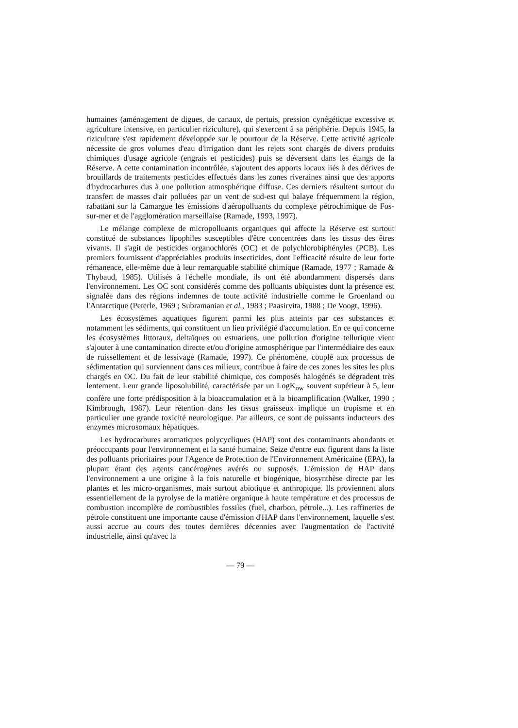humaines (aménagement de digues, de canaux, de pertuis, pression cynégétique excessive et agriculture intensive, en particulier riziculture), qui s'exercent à sa périphérie. Depuis 1945, la riziculture s'est rapidement développée sur le pourtour de la Réserve. Cette activité agricole nécessite de gros volumes d'eau d'irrigation dont les rejets sont chargés de divers produits chimiques d'usage agricole (engrais et pesticides) puis se déversent dans les étangs de la Réserve. A cette contamination incontrôlée, s'ajoutent des apports locaux liés à des dérives de brouillards de traitements pesticides effectués dans les zones riveraines ainsi que des apports d'hydrocarbures dus à une pollution atmosphérique diffuse. Ces derniers résultent surtout du transfert de masses d'air polluées par un vent de sud-est qui balaye fréquemment la région, rabattant sur la Camargue les émissions d'aéropolluants du complexe pétrochimique de Fos-sur-mer et de l'agglomération marseillaise (Ramade, 1993, 1997).
Le mélange complexe de micropolluants organiques qui affecte la Réserve est surtout constitué de substances lipophiles susceptibles d'être concentrées dans les tissus des êtres vivants. Il s'agit de pesticides organochlorés (OC) et de polychlorobiphényles (PCB). Les premiers fournissent d'appréciables produits insecticides, dont l'efficacité résulte de leur forte rémanence, elle-même due à leur remarquable stabilité chimique (Ramade, 1977 ; Ramade & Thybaud, 1985). Utilisés à l'échelle mondiale, ils ont été abondamment dispersés dans l'environnement. Les OC sont considérés comme des polluants ubiquistes dont la présence est signalée dans des régions indemnes de toute activité industrielle comme le Groenland ou l'Antarctique (Peterle, 1969 ; Subramanian et al., 1983 ; Paasirvita, 1988 ; De Voogt, 1996).
Les écosystèmes aquatiques figurent parmi les plus atteints par ces substances et notamment les sédiments, qui constituent un lieu privilégié d'accumulation. En ce qui concerne les écosystèmes littoraux, deltaïques ou estuariens, une pollution d'origine tellurique vient s'ajouter à une contamination directe et/ou d'origine atmosphérique par l'intermédiaire des eaux de ruissellement et de lessivage (Ramade, 1997). Ce phénomène, couplé aux processus de sédimentation qui surviennent dans ces milieux, contribue à faire de ces zones les sites les plus chargés en OC. Du fait de leur stabilité chimique, ces composés halogénés se dégradent très lentement. Leur grande liposolubilité, caractérisée par un LogK<sub>ow</sub> souvent supérieur à 5, leur confère une forte prédisposition à la bioaccumulation et à la bioamplification (Walker, 1990 ; Kimbrough, 1987). Leur rétention dans les tissus graisseux implique un tropisme et en particulier une grande toxicité neurologique. Par ailleurs, ce sont de puissants inducteurs des enzymes microsomaux hépatiques.
Les hydrocarbures aromatiques polycycliques (HAP) sont des contaminants abondants et préoccupants pour l'environnement et la santé humaine. Seize d'entre eux figurent dans la liste des polluants prioritaires pour l'Agence de Protection de l'Environnement Américaine (EPA), la plupart étant des agents cancérogènes avérés ou supposés. L'émission de HAP dans l'environnement a une origine à la fois naturelle et biogénique, biosynthèse directe par les plantes et les micro-organismes, mais surtout abiotique et anthropique. Ils proviennent alors essentiellement de la pyrolyse de la matière organique à haute température et des processus de combustion incomplète de combustibles fossiles (fuel, charbon, pétrole...). Les raffineries de pétrole constituent une importante cause d'émission d'HAP dans l'environnement, laquelle s'est aussi accrue au cours des toutes dernières décennies avec l'augmentation de l'activité industrielle, ainsi qu'avec la
— 79 —